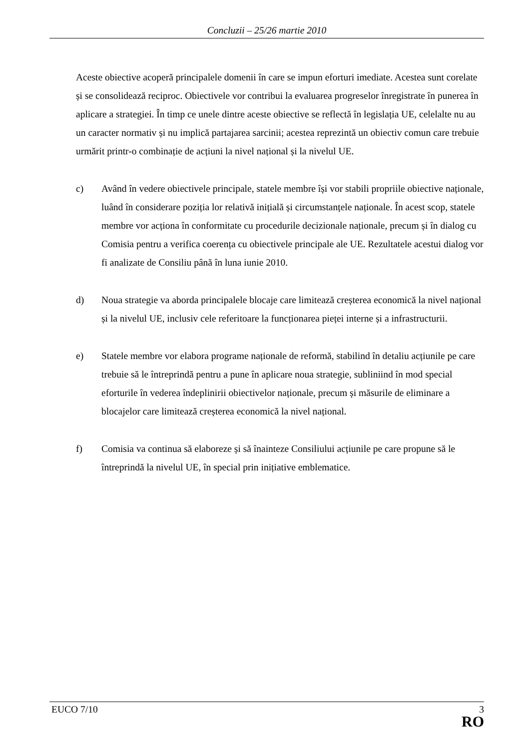Concluzii – 25/26 martie 2010
Aceste obiective acoperă principalele domenii în care se impun eforturi imediate. Acestea sunt corelate și se consolidează reciproc. Obiectivele vor contribui la evaluarea progreselor înregistrate în punerea în aplicare a strategiei. În timp ce unele dintre aceste obiective se reflectă în legislația UE, celelalte nu au un caracter normativ și nu implică partajarea sarcinii; acestea reprezintă un obiectiv comun care trebuie urmărit printr-o combinație de acțiuni la nivel național și la nivelul UE.
c) Având în vedere obiectivele principale, statele membre își vor stabili propriile obiective naționale, luând în considerare poziția lor relativă inițială și circumstanțele naționale. În acest scop, statele membre vor acționa în conformitate cu procedurile decizionale naționale, precum și în dialog cu Comisia pentru a verifica coerența cu obiectivele principale ale UE. Rezultatele acestui dialog vor fi analizate de Consiliu până în luna iunie 2010.
d) Noua strategie va aborda principalele blocaje care limitează creșterea economică la nivel național și la nivelul UE, inclusiv cele referitoare la funcționarea pieței interne și a infrastructurii.
e) Statele membre vor elabora programe naționale de reformă, stabilind în detaliu acțiunile pe care trebuie să le întreprindă pentru a pune în aplicare noua strategie, subliniind în mod special eforturile în vederea îndeplinirii obiectivelor naționale, precum și măsurile de eliminare a blocajelor care limitează creșterea economică la nivel național.
f) Comisia va continua să elaboreze și să înainteze Consiliului acțiunile pe care propune să le întreprindă la nivelul UE, în special prin inițiative emblematice.
EUCO 7/10 3
RO